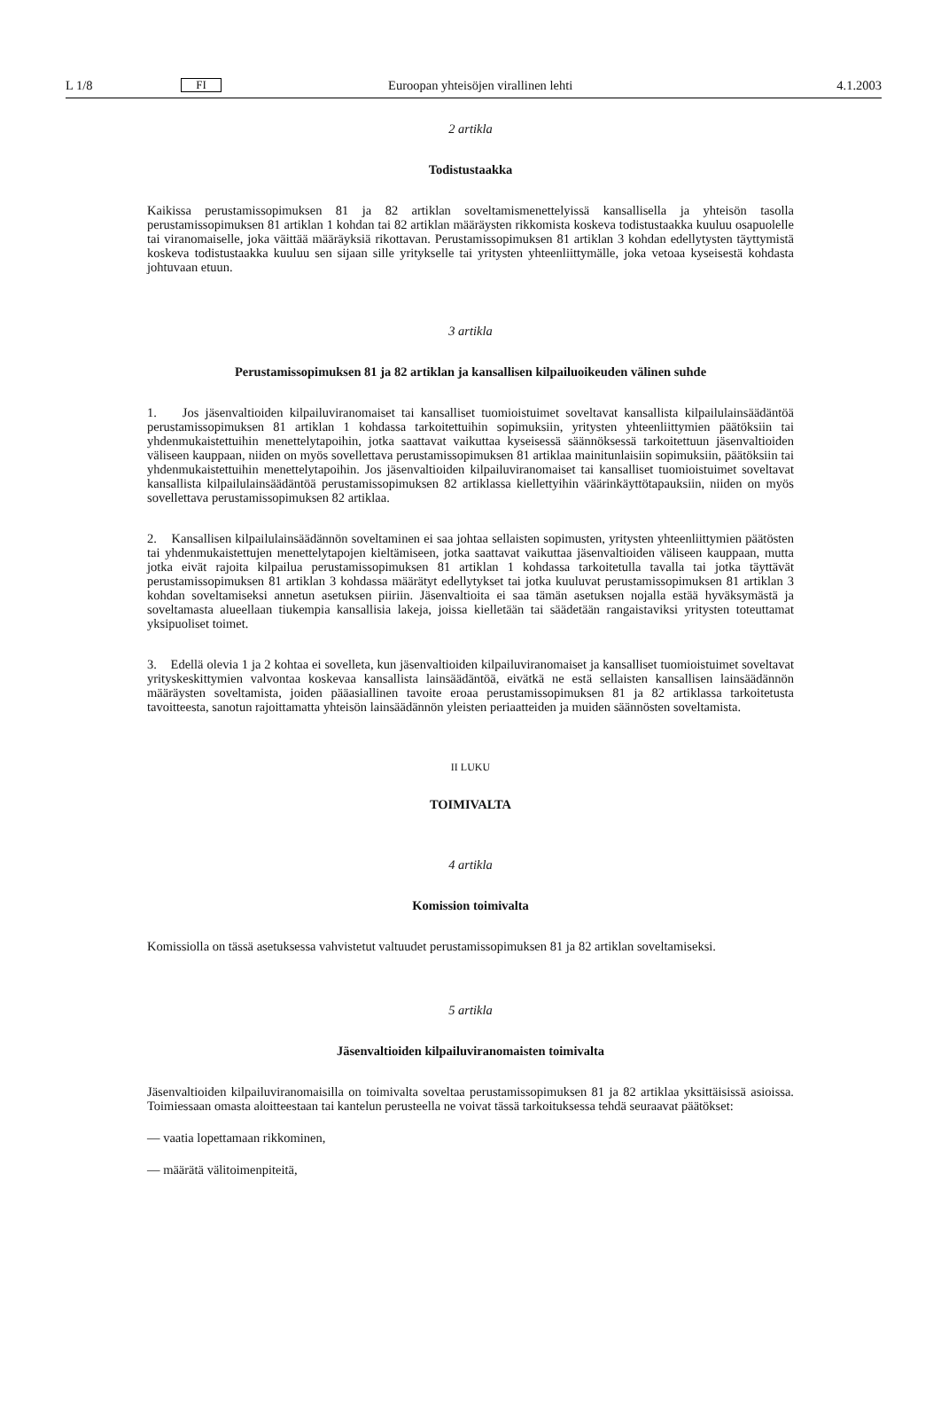L 1/8 FI Euroopan yhteisöjen virallinen lehti 4.1.2003
2 artikla
Todistustaakka
Kaikissa perustamissopimuksen 81 ja 82 artiklan soveltamismenettelyissä kansallisella ja yhteisön tasolla perustamissopimuksen 81 artiklan 1 kohdan tai 82 artiklan määräysten rikkomista koskeva todistustaakka kuuluu osapuolelle tai viranomaiselle, joka väittää määräyksiä rikottavan. Perustamissopimuksen 81 artiklan 3 kohdan edellytysten täyttymistä koskeva todistustaakka kuuluu sen sijaan sille yritykselle tai yritysten yhteenliittymälle, joka vetoaa kyseisestä kohdasta johtuvaan etuun.
3 artikla
Perustamissopimuksen 81 ja 82 artiklan ja kansallisen kilpailuoikeuden välinen suhde
1. Jos jäsenvaltioiden kilpailuviranomaiset tai kansalliset tuomioistuimet soveltavat kansallista kilpailulainsäädäntöä perustamissopimuksen 81 artiklan 1 kohdassa tarkoitettuihin sopimuksiin, yritysten yhteenliittymien päätöksiin tai yhdenmukaistettuihin menettelytapoihin, jotka saattavat vaikuttaa kyseisessä säännöksessä tarkoitettuun jäsenvaltioiden väliseen kauppaan, niiden on myös sovellettava perustamissopimuksen 81 artiklaa mainitunlaisiin sopimuksiin, päätöksiin tai yhdenmukaistettuihin menettelytapoihin. Jos jäsenvaltioiden kilpailuviranomaiset tai kansalliset tuomioistuimet soveltavat kansallista kilpailulainsäädäntöä perustamissopimuksen 82 artiklassa kiellettyihin väärinkäyttötapauksiin, niiden on myös sovellettava perustamissopimuksen 82 artiklaa.
2. Kansallisen kilpailulainsäädännön soveltaminen ei saa johtaa sellaisten sopimusten, yritysten yhteenliittymien päätösten tai yhdenmukaistettujen menettelytapojen kieltämiseen, jotka saattavat vaikuttaa jäsenvaltioiden väliseen kauppaan, mutta jotka eivät rajoita kilpailua perustamissopimuksen 81 artiklan 1 kohdassa tarkoitetulla tavalla tai jotka täyttävät perustamissopimuksen 81 artiklan 3 kohdassa määrätyt edellytykset tai jotka kuuluvat perustamissopimuksen 81 artiklan 3 kohdan soveltamiseksi annetun asetuksen piiriin. Jäsenvaltioita ei saa tämän asetuksen nojalla estää hyväksymästä ja soveltamasta alueellaan tiukempia kansallisia lakeja, joissa kielletään tai säädetään rangaistaviksi yritysten toteuttamat yksipuoliset toimet.
3. Edellä olevia 1 ja 2 kohtaa ei sovelleta, kun jäsenvaltioiden kilpailuviranomaiset ja kansalliset tuomioistuimet soveltavat yrityskeskittymien valvontaa koskevaa kansallista lainsäädäntöä, eivätkä ne estä sellaisten kansallisen lainsäädännön määräysten soveltamista, joiden pääasiallinen tavoite eroaa perustamissopimuksen 81 ja 82 artiklassa tarkoitetusta tavoitteesta, sanotun rajoittamatta yhteisön lainsäädännön yleisten periaatteiden ja muiden säännösten soveltamista.
II LUKU
TOIMIVALTA
4 artikla
Komission toimivalta
Komissiolla on tässä asetuksessa vahvistetut valtuudet perustamissopimuksen 81 ja 82 artiklan soveltamiseksi.
5 artikla
Jäsenvaltioiden kilpailuviranomaisten toimivalta
Jäsenvaltioiden kilpailuviranomaisilla on toimivalta soveltaa perustamissopimuksen 81 ja 82 artiklaa yksittäisissä asioissa. Toimiessaan omasta aloitteestaan tai kantelun perusteella ne voivat tässä tarkoituksessa tehdä seuraavat päätökset:
— vaatia lopettamaan rikkominen,
— määrätä välitoimenpiteitä,